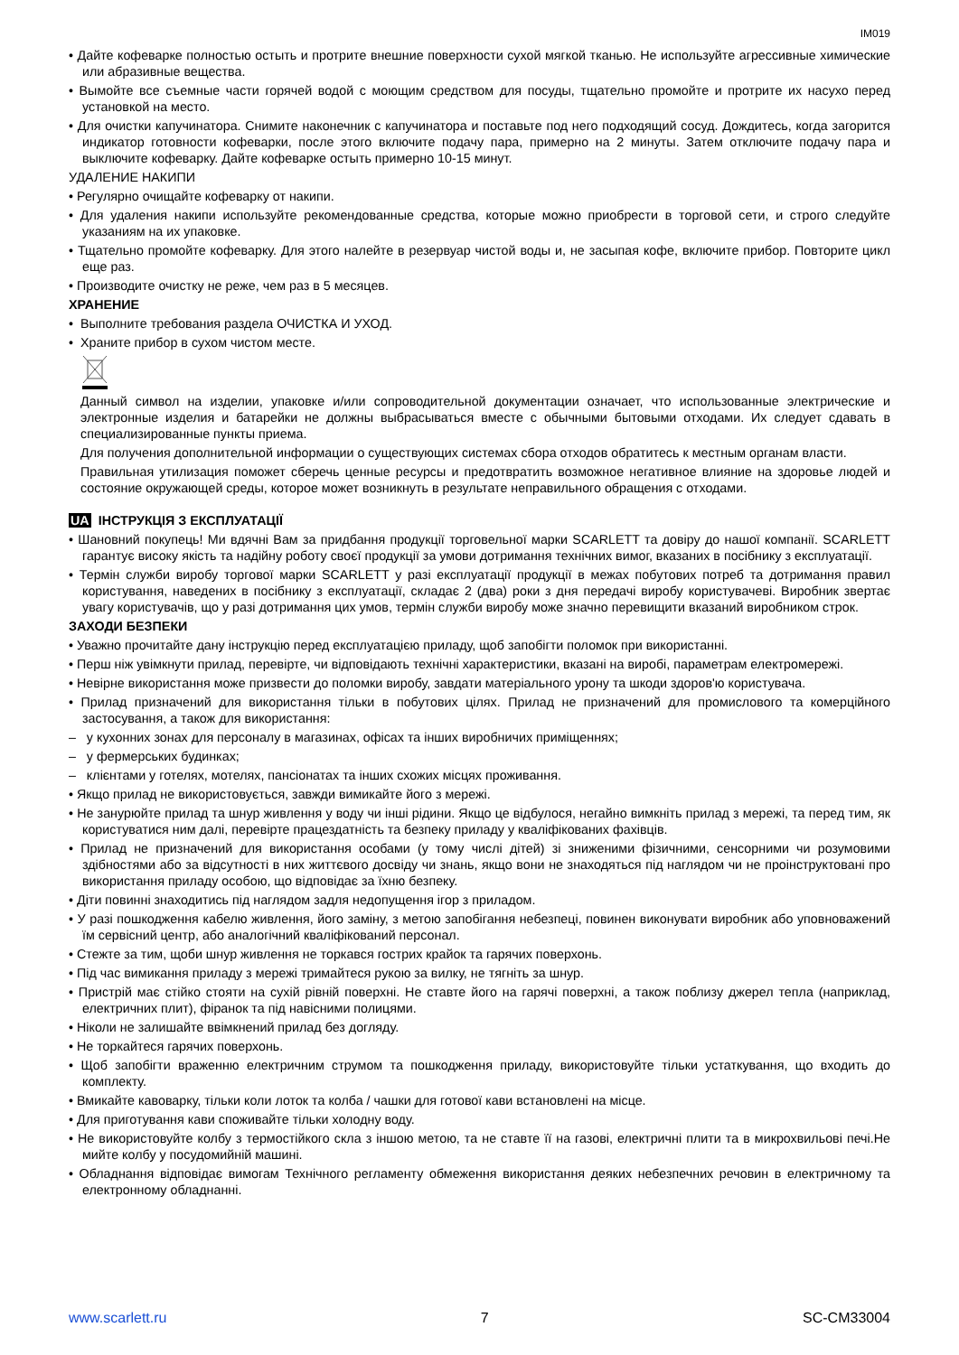IM019
• Дайте кофеварке полностью остыть и протрите внешние поверхности сухой мягкой тканью. Не используйте агрессивные химические или абразивные вещества.
• Вымойте все съемные части горячей водой с моющим средством для посуды, тщательно промойте и протрите их насухо перед установкой на место.
• Для очистки капучинатора. Снимите наконечник с капучинатора и поставьте под него подходящий сосуд. Дождитесь, когда загорится индикатор готовности кофеварки, после этого включите подачу пара, примерно на 2 минуты. Затем отключите подачу пара и выключите кофеварку. Дайте кофеварке остыть примерно 10-15 минут.
УДАЛЕНИЕ НАКИПИ
• Регулярно очищайте кофеварку от накипи.
• Для удаления накипи используйте рекомендованные средства, которые можно приобрести в торговой сети, и строго следуйте указаниям на их упаковке.
• Тщательно промойте кофеварку. Для этого налейте в резервуар чистой воды и, не засыпая кофе, включите прибор. Повторите цикл еще раз.
• Производите очистку не реже, чем раз в 5 месяцев.
ХРАНЕНИЕ
• Выполните требования раздела ОЧИСТКА И УХОД.
• Храните прибор в сухом чистом месте.
Данный символ на изделии, упаковке и/или сопроводительной документации означает, что использованные электрические и электронные изделия и батарейки не должны выбрасываться вместе с обычными бытовыми отходами. Их следует сдавать в специализированные пункты приема.
Для получения дополнительной информации о существующих системах сбора отходов обратитесь к местным органам власти.
Правильная утилизация поможет сберечь ценные ресурсы и предотвратить возможное негативное влияние на здоровье людей и состояние окружающей среды, которое может возникнуть в результате неправильного обращения с отходами.
UA ІНСТРУКЦІЯ З ЕКСПЛУАТАЦІЇ
• Шановний покупець! Ми вдячні Вам за придбання продукції торговельної марки SCARLETT та довіру до нашої компанії. SCARLETT гарантує високу якість та надійну роботу своєї продукції за умови дотримання технічних вимог, вказаних в посібнику з експлуатації.
• Термін служби виробу торгової марки SCARLETT у разі експлуатації продукції в межах побутових потреб та дотримання правил користування, наведених в посібнику з експлуатації, складає 2 (два) роки з дня передачі виробу користувачеві. Виробник звертає увагу користувачів, що у разі дотримання цих умов, термін служби виробу може значно перевищити вказаний виробником строк.
ЗАХОДИ БЕЗПЕКИ
• Уважно прочитайте дану інструкцію перед експлуатацією приладу, щоб запобігти поломок при використанні.
• Перш ніж увімкнути прилад, перевірте, чи відповідають технічні характеристики, вказані на виробі, параметрам електромережі.
• Невірне використання може призвести до поломки виробу, завдати матеріального урону та шкоди здоров'ю користувача.
• Прилад призначений для використання тільки в побутових цілях. Прилад не призначений для промислового та комерційного застосування, а також для використання:
– у кухонних зонах для персоналу в магазинах, офісах та інших виробничих приміщеннях;
– у фермерських будинках;
– клієнтами у готелях, мотелях, пансіонатах та інших схожих місцях проживання.
• Якщо прилад не використовується, завжди вимикайте його з мережі.
• Не занурюйте прилад та шнур живлення у воду чи інші рідини. Якщо це відбулося, негайно вимкніть прилад з мережі, та перед тим, як користуватися ним далі, перевірте працездатність та безпеку приладу у кваліфікованих фахівців.
• Прилад не призначений для використання особами (у тому числі дітей) зі зниженими фізичними, сенсорними чи розумовими здібностями або за відсутності в них життєвого досвіду чи знань, якщо вони не знаходяться під наглядом чи не проінструктовані про використання приладу особою, що відповідає за їхню безпеку.
• Діти повинні знаходитись під наглядом задля недопущення ігор з приладом.
• У разі пошкодження кабелю живлення, його заміну, з метою запобігання небезпеці, повинен виконувати виробник або уповноважений їм сервісний центр, або аналогічний кваліфікований персонал.
• Стежте за тим, щоби шнур живлення не торкався гострих крайок та гарячих поверхонь.
• Під час вимикання приладу з мережі тримайтеся рукою за вилку, не тягніть за шнур.
• Пристрій має стійко стояти на сухій рівній поверхні. Не ставте його на гарячі поверхні, а також поблизу джерел тепла (наприклад, електричних плит), фіранок та під навісними полицями.
• Ніколи не залишайте ввімкнений прилад без догляду.
• Не торкайтеся гарячих поверхонь.
• Щоб запобігти враженню електричним струмом та пошкодження приладу, використовуйте тільки устаткування, що входить до комплекту.
• Вмикайте кавоварку, тільки коли лоток та колба / чашки для готової кави встановлені на місце.
• Для приготування кави споживайте тільки холодну воду.
• Не використовуйте колбу з термостійкого скла з іншою метою, та не ставте її на газові, електричні плити та в микрохвильові печі.Не мийте колбу у посудомийній машині.
• Обладнання відповідає вимогам Технічного регламенту обмеження використання деяких небезпечних речовин в електричному та електронному обладнанні.
www.scarlett.ru 7 SC-CM33004